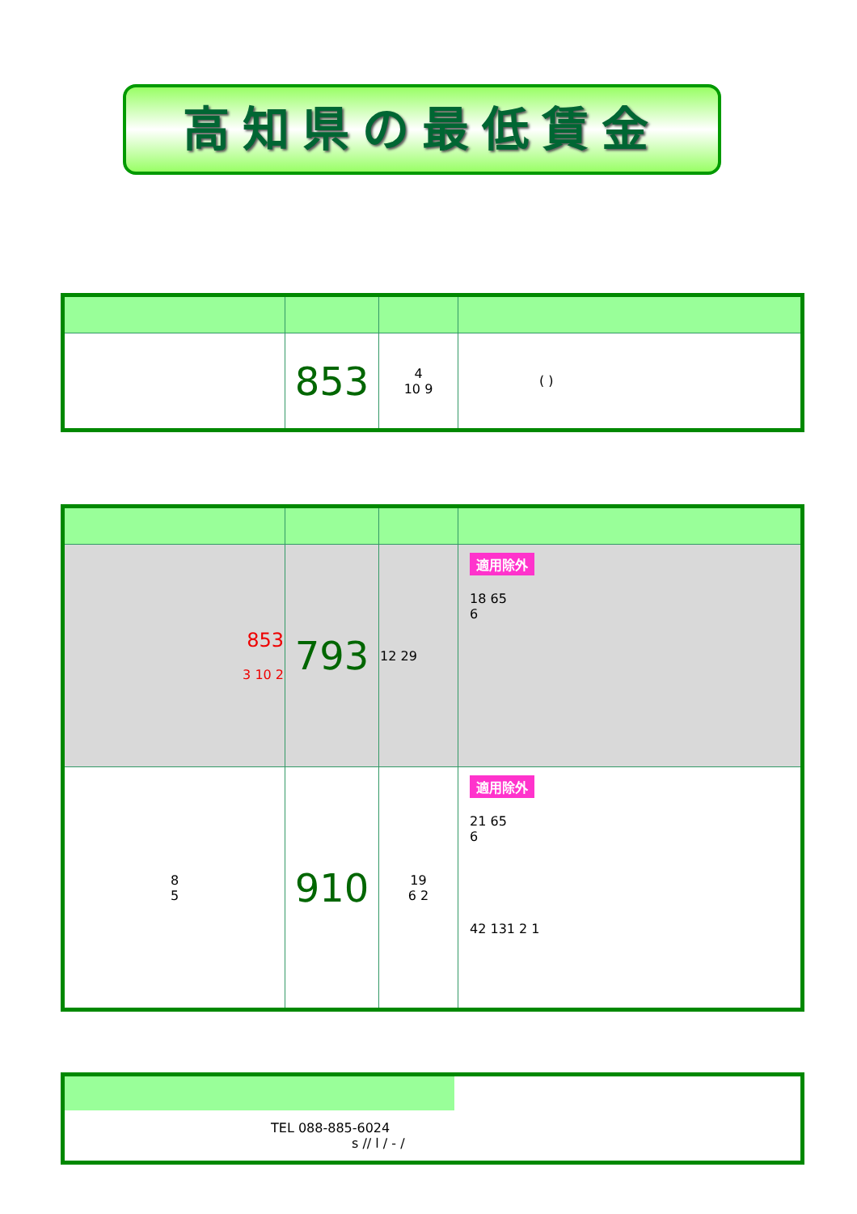高知県の最低賃金
| | 853 | 4 10 9 | ( ) |
| 853 3 10 2 | 793 | 12 29 | 適用除外 18 65 6 |
| 8 5 | 910 | 19 6 2 | 適用除外 21 65 6 42 131 2 1 |
| TEL 088-885-6024 s // l / - / | |